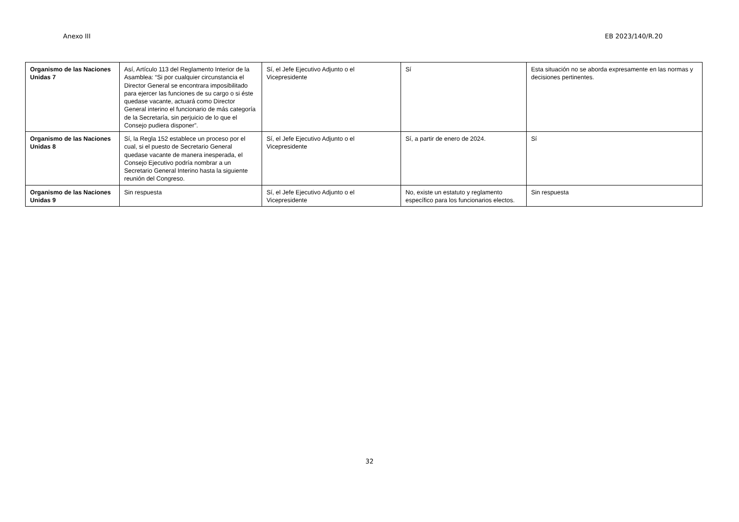Anexo III EB 2023/140/R.20
| Organismo de las Naciones Unidas 7 | Así, Artículo 113 del Reglamento Interior de la Asamblea: “Si por cualquier circunstancia el Director General se encontrara imposibilitado para ejercer las funciones de su cargo o si éste quedase vacante, actuará como Director General interino el funcionario de más categoría de la Secretaría, sin perjuicio de lo que el Consejo pudiera disponer”. | Sí, el Jefe Ejecutivo Adjunto o el Vicepresidente | Sí | Esta situación no se aborda expresamente en las normas y decisiones pertinentes. |
| Organismo de las Naciones Unidas 8 | Sí, la Regla 152 establece un proceso por el cual, si el puesto de Secretario General quedase vacante de manera inesperada, el Consejo Ejecutivo podría nombrar a un Secretario General Interino hasta la siguiente reunión del Congreso. | Sí, el Jefe Ejecutivo Adjunto o el Vicepresidente | Sí, a partir de enero de 2024. | Sí |
| Organismo de las Naciones Unidas 9 | Sin respuesta | Sí, el Jefe Ejecutivo Adjunto o el Vicepresidente | No, existe un estatuto y reglamento específico para los funcionarios electos. | Sin respuesta |
32